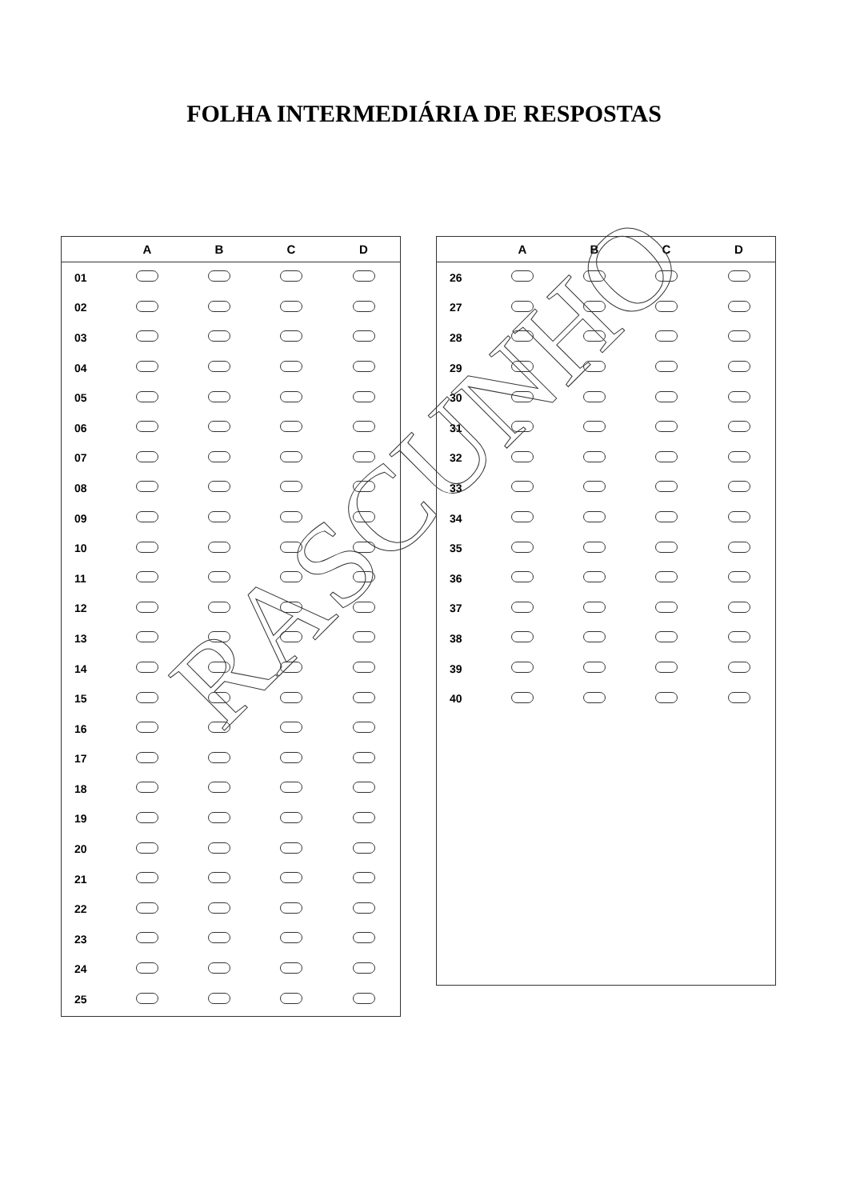FOLHA INTERMEDIÁRIA DE RESPOSTAS
| | A | B | C | D |
| --- | --- | --- | --- | --- |
| 01 | | | | |
| 02 | | | | |
| 03 | | | | |
| 04 | | | | |
| 05 | | | | |
| 06 | | | | |
| 07 | | | | |
| 08 | | | | |
| 09 | | | | |
| 10 | | | | |
| 11 | | | | |
| 12 | | | | |
| 13 | | | | |
| 14 | | | | |
| 15 | | | | |
| 16 | | | | |
| 17 | | | | |
| 18 | | | | |
| 19 | | | | |
| 20 | | | | |
| 21 | | | | |
| 22 | | | | |
| 23 | | | | |
| 24 | | | | |
| 25 | | | | |
| | A | B | C | D |
| --- | --- | --- | --- | --- |
| 26 | | | | |
| 27 | | | | |
| 28 | | | | |
| 29 | | | | |
| 30 | | | | |
| 31 | | | | |
| 32 | | | | |
| 33 | | | | |
| 34 | | | | |
| 35 | | | | |
| 36 | | | | |
| 37 | | | | |
| 38 | | | | |
| 39 | | | | |
| 40 | | | | |
RASCUNHO